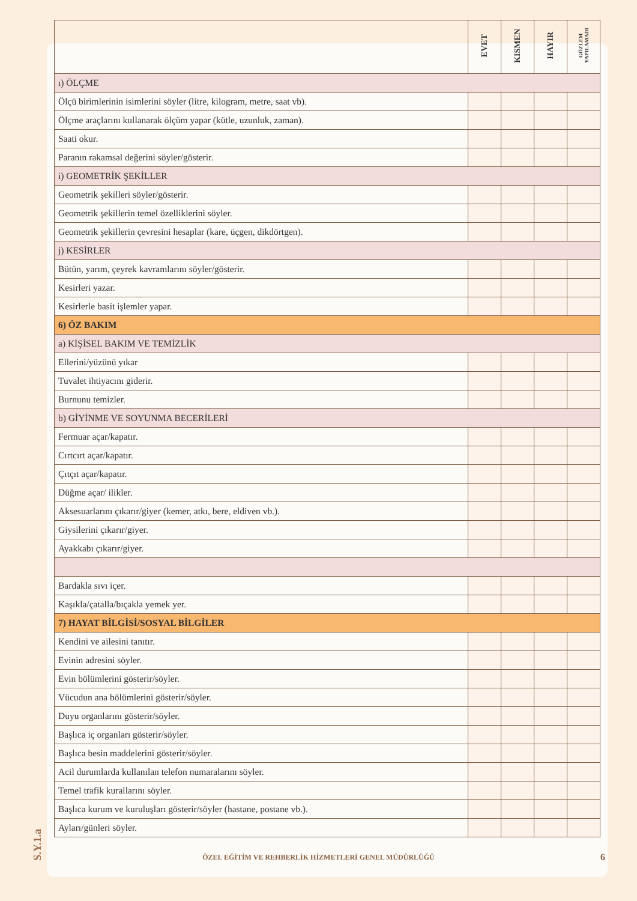| | EVET | KISMEN | HAYIR | GÖZLEM YAPILAMADI |
| --- | --- | --- | --- | --- |
| ı) ÖLÇME | | | | |
| Ölçü birimlerinin isimlerini söyler (litre, kilogram, metre, saat vb). | | | | |
| Ölçme araçlarını kullanarak ölçüm yapar (kütle, uzunluk, zaman). | | | | |
| Saati okur. | | | | |
| Paranın rakamsal değerini söyler/gösterir. | | | | |
| i) GEOMETRİK ŞEKİLLER | | | | |
| Geometrik şekilleri söyler/gösterir. | | | | |
| Geometrik şekillerin temel özelliklerini söyler. | | | | |
| Geometrik şekillerin çevresini hesaplar (kare, üçgen, dikdörtgen). | | | | |
| j) KESİRLER | | | | |
| Bütün, yarım, çeyrek kavramlarını söyler/gösterir. | | | | |
| Kesirleri yazar. | | | | |
| Kesirlerle basit işlemler yapar. | | | | |
| 6) ÖZ BAKIM | | | | |
| a) KİŞİSEL BAKIM VE TEMİZLİK | | | | |
| Ellerini/yüzünü yıkar | | | | |
| Tuvalet ihtiyacını giderir. | | | | |
| Burnunu temizler. | | | | |
| b) GİYİNME VE SOYUNMA BECERİLERİ | | | | |
| Fermuar açar/kapatır. | | | | |
| Cırtcırt açar/kapatır. | | | | |
| Çıtçıt açar/kapatır. | | | | |
| Düğme açar/ ilikler. | | | | |
| Aksesuarlarını çıkarır/giyer (kemer, atkı, bere, eldiven vb.). | | | | |
| Giysilerini çıkarır/giyer. | | | | |
| Ayakkabı çıkarır/giyer. | | | | |
| Bardakla sıvı içer. | | | | |
| Kaşıkla/çatalla/bıçakla yemek yer. | | | | |
| 7) HAYAT BİLGİSİ/SOSYAL BİLGİLER | | | | |
| Kendini ve ailesini tanıtır. | | | | |
| Evinin adresini söyler. | | | | |
| Evin bölümlerini gösterir/söyler. | | | | |
| Vücudun ana bölümlerini gösterir/söyler. | | | | |
| Duyu organlarını gösterir/söyler. | | | | |
| Başlıca iç organları gösterir/söyler. | | | | |
| Başlıca besin maddelerini gösterir/söyler. | | | | |
| Acil durumlarda kullanılan telefon numaralarını söyler. | | | | |
| Temel trafik kurallarını söyler. | | | | |
| Başlıca kurum ve kuruluşları gösterir/söyler (hastane, postane vb.). | | | | |
| Ayları/günleri söyler. | | | | |
S.Y.1.a
ÖZEL EĞİTİM VE REHBERLİK HİZMETLERİ GENEL MÜDÜRLÜĞÜ 6